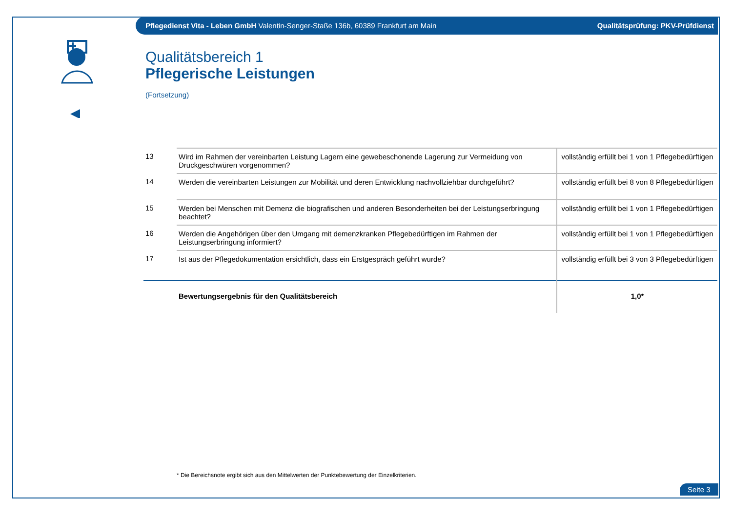Pflegedienst Vita - Leben GmbH Valentin-Senger-Staße 136b, 60389 Frankfurt am Main
Qualitätsprüfung: PKV-Prüfdienst
Qualitätsbereich 1
Pflegerische Leistungen
(Fortsetzung)
| 13 | Wird im Rahmen der vereinbarten Leistung Lagern eine gewebeschonende Lagerung zur Vermeidung von Druckgeschwüren vorgenommen? | vollständig erfüllt bei 1 von 1 Pflegebedürftigen |
| 14 | Werden die vereinbarten Leistungen zur Mobilität und deren Entwicklung nachvollziehbar durchgeführt? | vollständig erfüllt bei 8 von 8 Pflegebedürftigen |
| 15 | Werden bei Menschen mit Demenz die biografischen und anderen Besonderheiten bei der Leistungserbringung beachtet? | vollständig erfüllt bei 1 von 1 Pflegebedürftigen |
| 16 | Werden die Angehörigen über den Umgang mit demenzkranken Pflegebedürftigen im Rahmen der Leistungserbringung informiert? | vollständig erfüllt bei 1 von 1 Pflegebedürftigen |
| 17 | Ist aus der Pflegedokumentation ersichtlich, dass ein Erstgespräch geführt wurde? | vollständig erfüllt bei 3 von 3 Pflegebedürftigen |
| | Bewertungsergebnis für den Qualitätsbereich | 1,0* |
* Die Bereichsnote ergibt sich aus den Mittelwerten der Punktebewertung der Einzelkriterien.
Seite 3